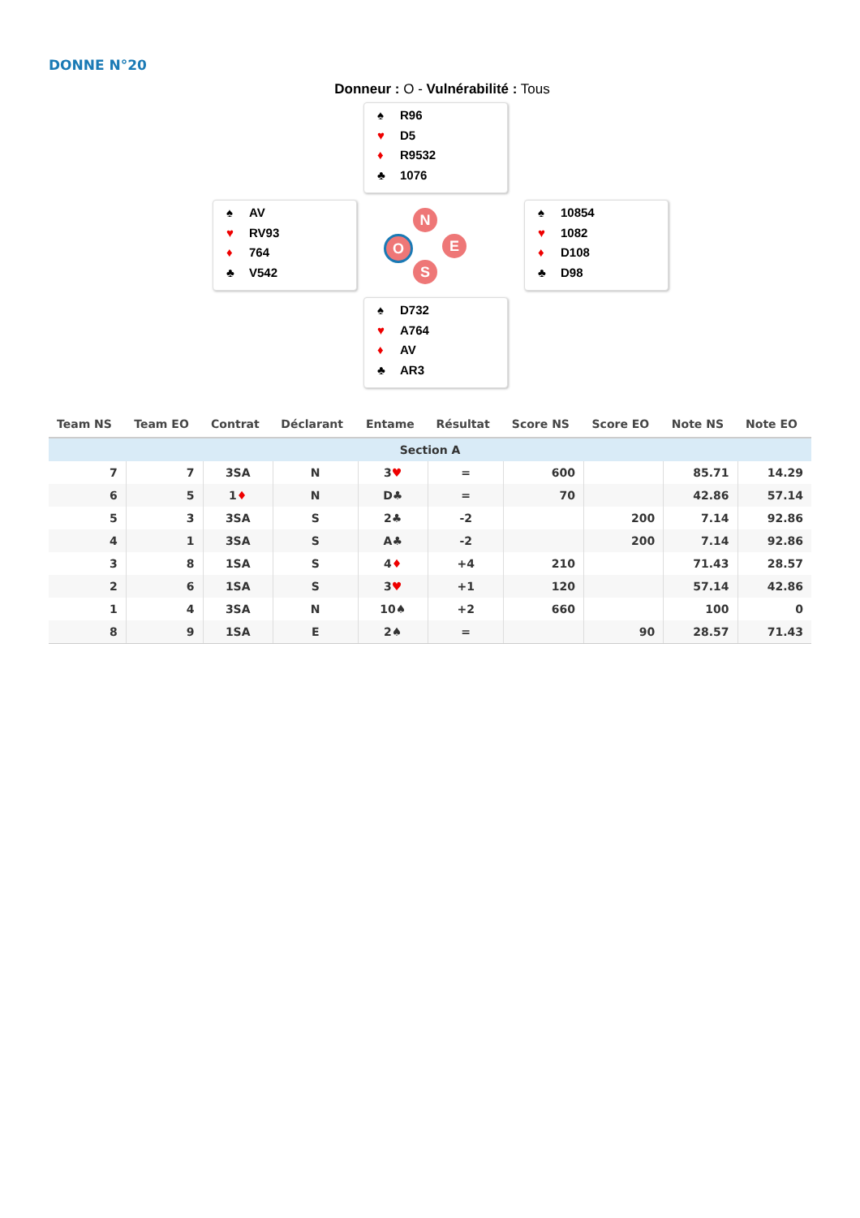DONNE N°20
Donneur : O - Vulnérabilité : Tous
♠ R96
♥ D5
♦ R9532
♣ 1076
♠ AV
♥ RV93
♦ 764
♣ V542
N
O E
S
♠ 10854
♥ 1082
♦ D108
♣ D98
♠ D732
♥ A764
♦ AV
♣ AR3
| Team NS | Team EO | Contrat | Déclarant | Entame | Résultat | Score NS | Score EO | Note NS | Note EO |
| --- | --- | --- | --- | --- | --- | --- | --- | --- | --- |
| Section A | | | | | | | | | |
| 7 | 7 | 3SA | N | 3 ♥ | = | 600 | | 85.71 | 14.29 |
| 6 | 5 | 1 ♦ | N | D♣ | = | 70 | | 42.86 | 57.14 |
| 5 | 3 | 3SA | S | 2♣ | -2 | | 200 | 7.14 | 92.86 |
| 4 | 1 | 3SA | S | A♣ | -2 | | 200 | 7.14 | 92.86 |
| 3 | 8 | 1SA | S | 4 ♦ | +4 | 210 | | 71.43 | 28.57 |
| 2 | 6 | 1SA | S | 3 ♥ | +1 | 120 | | 57.14 | 42.86 |
| 1 | 4 | 3SA | N | 10♠ | +2 | 660 | | 100 | 0 |
| 8 | 9 | 1SA | E | 2♠ | = | | 90 | 28.57 | 71.43 |